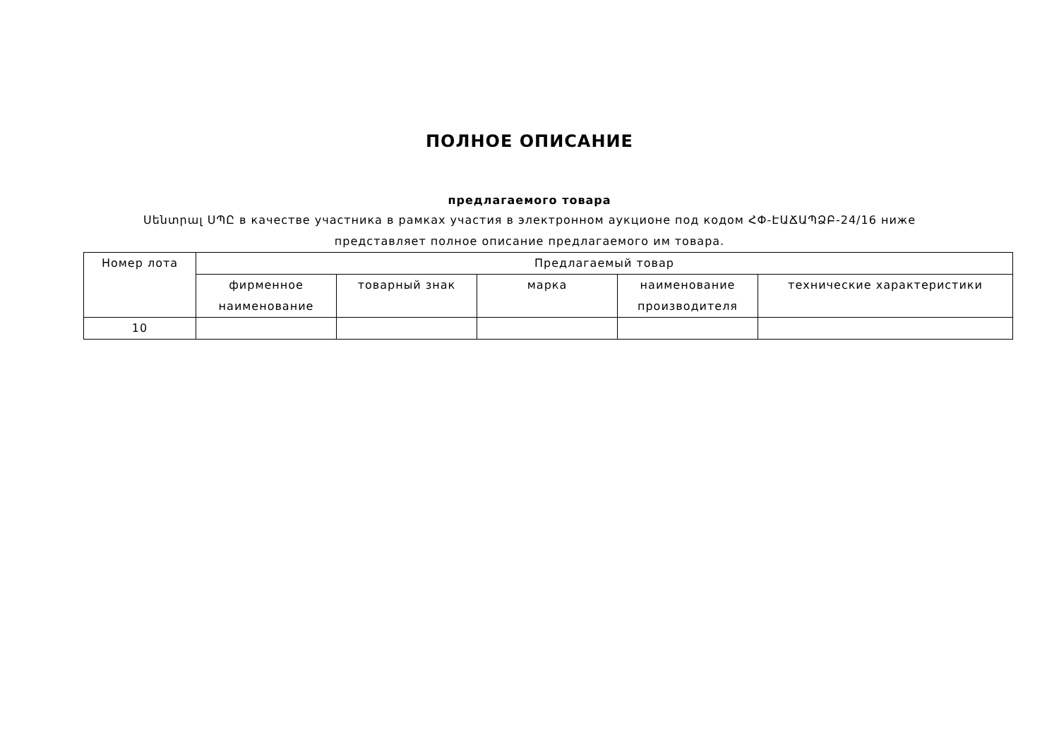ПОЛНОЕ ОПИСАНИЕ
предлагаемого товара
Սենտրալ ՍՊԸ в качестве участника в рамках участия в электронном аукционе под кодом ՀՓ-ԷԱՃԱՊՁԲ-24/16 ниже представляет полное описание предлагаемого им товара.
| Номер лота | Предлагаемый товар | | | | |
| --- | --- | --- | --- | --- | --- |
| | фирменное наименование | товарный знак | марка | наименование производителя | технические характеристики |
| 10 | | | | | |